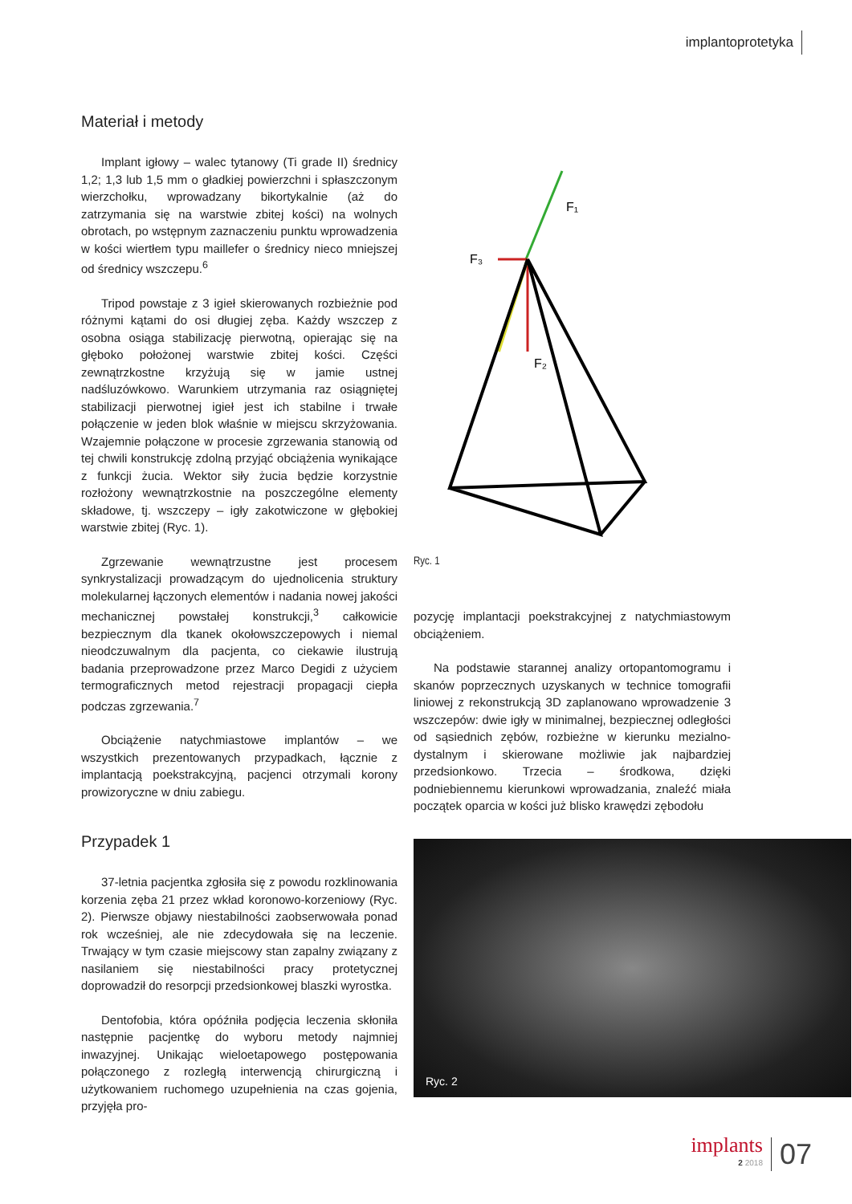implantoprotetyka
Materiał i metody
Implant igłowy – walec tytanowy (Ti grade II) średnicy 1,2; 1,3 lub 1,5 mm o gładkiej powierzchni i spłaszczonym wierzchołku, wprowadzany bikortykalnie (aż do zatrzymania się na warstwie zbitej kości) na wolnych obrotach, po wstępnym zaznaczeniu punktu wprowadzenia w kości wiertłem typu maillefer o średnicy nieco mniejszej od średnicy wszczepu.<sup>6</sup>
Tripod powstaje z 3 igieł skierowanych rozbieżnie pod różnymi kątami do osi długiej zęba. Każdy wszczep z osobna osiąga stabilizację pierwotną, opierając się na głęboko położonej warstwie zbitej kości. Części zewnątrzkostne krzyżują się w jamie ustnej nadśluzówkowo. Warunkiem utrzymania raz osiągniętej stabilizacji pierwotnej igieł jest ich stabilne i trwałe połączenie w jeden blok właśnie w miejscu skrzyżowania. Wzajemnie połączone w procesie zgrzewania stanowią od tej chwili konstrukcję zdolną przyjąć obciążenia wynikające z funkcji żucia. Wektor siły żucia będzie korzystnie rozłożony wewnątrzkostnie na poszczególne elementy składowe, tj. wszczepy – igły zakotwiczone w głębokiej warstwie zbitej (Ryc. 1).
Zgrzewanie wewnątrzustne jest procesem synkrystalizacji prowadzącym do ujednolicenia struktury molekularnej łączonych elementów i nadania nowej jakości mechanicznej powstałej konstrukcji,<sup>3</sup> całkowicie bezpiecznym dla tkanek okołowszczepowych i niemal nieodczuwalnym dla pacjenta, co ciekawie ilustrują badania przeprowadzone przez Marco Degidi z użyciem termograficznych metod rejestracji propagacji ciepła podczas zgrzewania.<sup>7</sup>
Obciążenie natychmiastowe implantów – we wszystkich prezentowanych przypadkach, łącznie z implantacją poekstrakcyjną, pacjenci otrzymali korony prowizoryczne w dniu zabiegu.
Przypadek 1
37-letnia pacjentka zgłosiła się z powodu rozklinowania korzenia zęba 21 przez wkład koronowo-korzeniowy (Ryc. 2). Pierwsze objawy niestabilności zaobserwowała ponad rok wcześniej, ale nie zdecydowała się na leczenie. Trwający w tym czasie miejscowy stan zapalny związany z nasilaniem się niestabilności pracy protetycznej doprowadził do resorpcji przedsionkowej blaszki wyrostka.
Dentofobia, która opóźniła podjęcia leczenia skłoniła następnie pacjentkę do wyboru metody najmniej inwazyjnej. Unikając wieloetapowego postępowania połączonego z rozległą interwencją chirurgiczną i użytkowaniem ruchomego uzupełnienia na czas gojenia, przyjęła pro-
F₁
F₃
F₂
Ryc. 1
pozycję implantacji poekstrakcyjnej z natychmiastowym obciążeniem.
Na podstawie starannej analizy ortopantomogramu i skanów poprzecznych uzyskanych w technice tomografii liniowej z rekonstrukcją 3D zaplanowano wprowadzenie 3 wszczepów: dwie igły w minimalnej, bezpiecznej odległości od sąsiednich zębów, rozbieżne w kierunku mezialno-dystalnym i skierowane możliwie jak najbardziej przedsionkowo. Trzecia – środkowa, dzięki podniebiennemu kierunkowi wprowadzania, znaleźć miała początek oparcia w kości już blisko krawędzi zębodołu
Ryc. 2
implants
2 2018
07